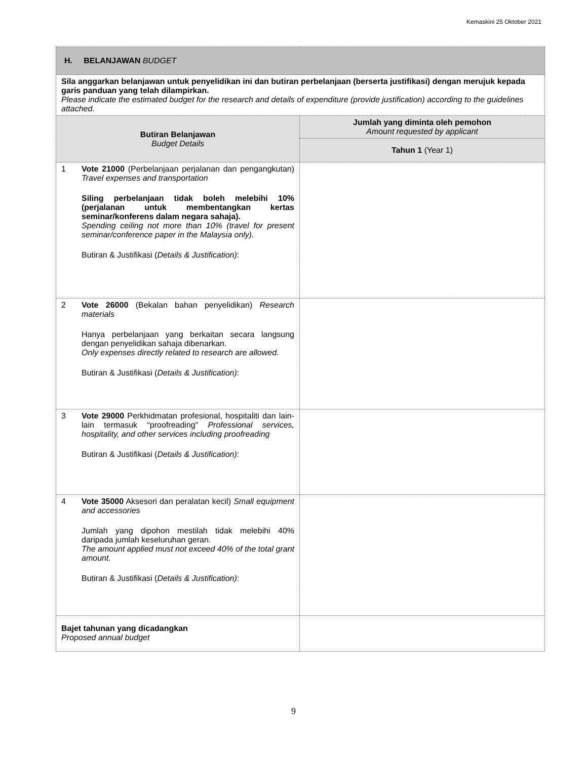Kemaskini 25 Oktober 2021
| H. BELANJAWAN BUDGET | |
| Sila anggarkan belanjawan untuk penyelidikan ini dan butiran perbelanjaan (berserta justifikasi) dengan merujuk kepada garis panduan yang telah dilampirkan. Please indicate the estimated budget for the research and details of expenditure (provide justification) according to the guidelines attached. | |
| Butiran Belanjawan Budget Details | Jumlah yang diminta oleh pemohon Amount requested by applicant |
| | Tahun 1 (Year 1) |
| 1 Vote 21000 (Perbelanjaan perjalanan dan pengangkutan) Travel expenses and transportation Siling perbelanjaan tidak boleh melebihi 10% (perjalanan untuk membentangkan kertas seminar/konferens dalam negara sahaja). Spending ceiling not more than 10% (travel for present seminar/conference paper in the Malaysia only). Butiran & Justifikasi ( Details & Justification) : | |
| 2 Vote 26000 (Bekalan bahan penyelidikan) Research materials Hanya perbelanjaan yang berkaitan secara langsung dengan penyelidikan sahaja dibenarkan. Only expenses directly related to research are allowed. Butiran & Justifikasi ( Details & Justification) : | |
| 3 Vote 29000 Perkhidmatan profesional, hospitaliti dan lain-lain termasuk “proofreading” Professional services, hospitality, and other services including proofreading Butiran & Justifikasi ( Details & Justification) : | |
| 4 Vote 35000 Aksesori dan peralatan kecil) Small equipment and accessories Jumlah yang dipohon mestilah tidak melebihi 40% daripada jumlah keseluruhan geran. The amount applied must not exceed 40% of the total grant amount. Butiran & Justifikasi ( Details & Justification) : | |
| Bajet tahunan yang dicadangkan Proposed annual budget | |
9